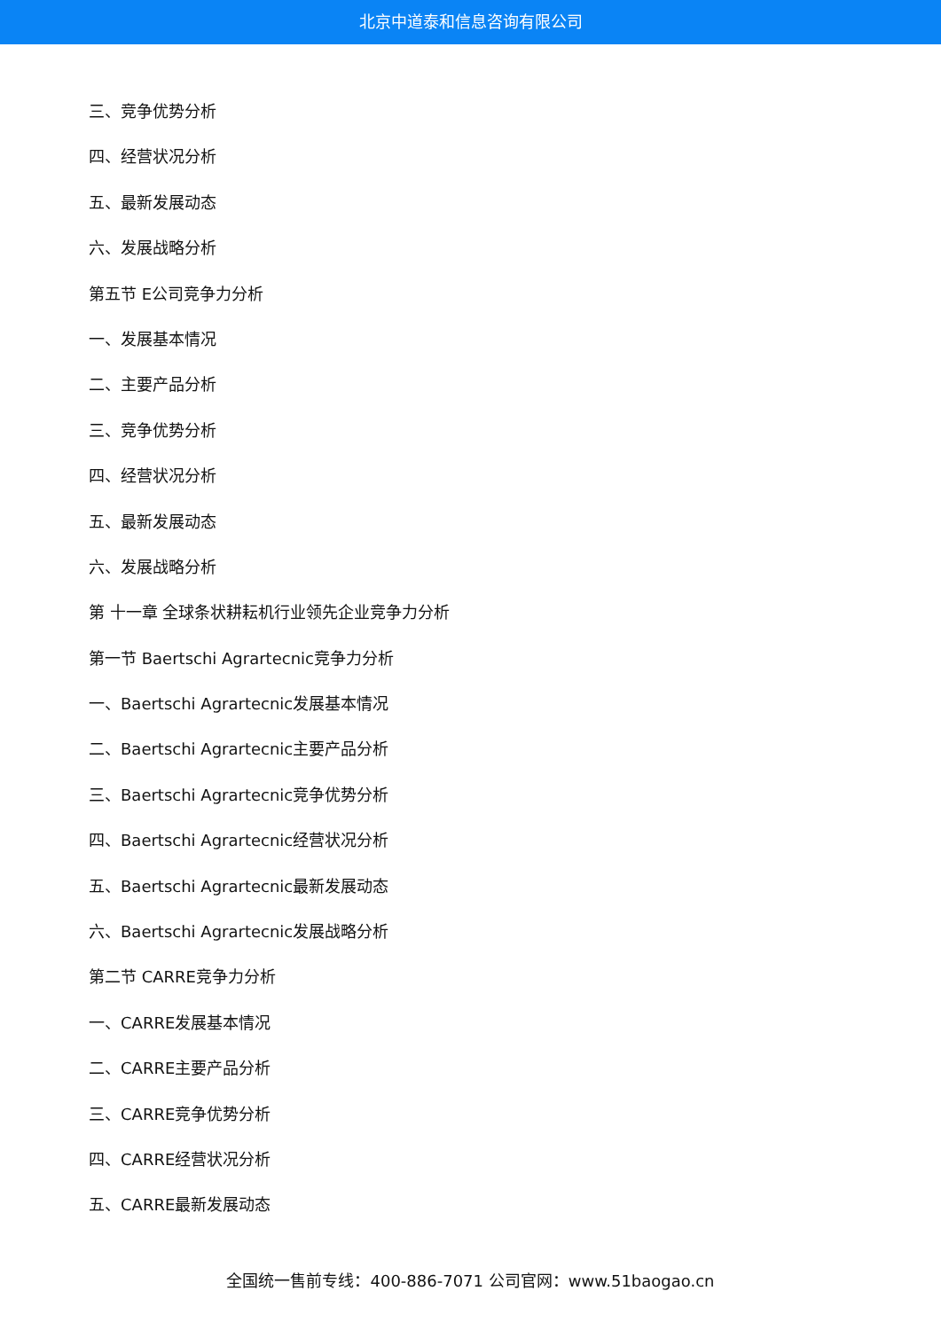北京中道泰和信息咨询有限公司
三、竞争优势分析
四、经营状况分析
五、最新发展动态
六、发展战略分析
第五节 E公司竞争力分析
一、发展基本情况
二、主要产品分析
三、竞争优势分析
四、经营状况分析
五、最新发展动态
六、发展战略分析
第 十一章 全球条状耕耘机行业领先企业竞争力分析
第一节 Baertschi Agrartecnic竞争力分析
一、Baertschi Agrartecnic发展基本情况
二、Baertschi Agrartecnic主要产品分析
三、Baertschi Agrartecnic竞争优势分析
四、Baertschi Agrartecnic经营状况分析
五、Baertschi Agrartecnic最新发展动态
六、Baertschi Agrartecnic发展战略分析
第二节 CARRE竞争力分析
一、CARRE发展基本情况
二、CARRE主要产品分析
三、CARRE竞争优势分析
四、CARRE经营状况分析
五、CARRE最新发展动态
全国统一售前专线：400-886-7071 公司官网：www.51baogao.cn